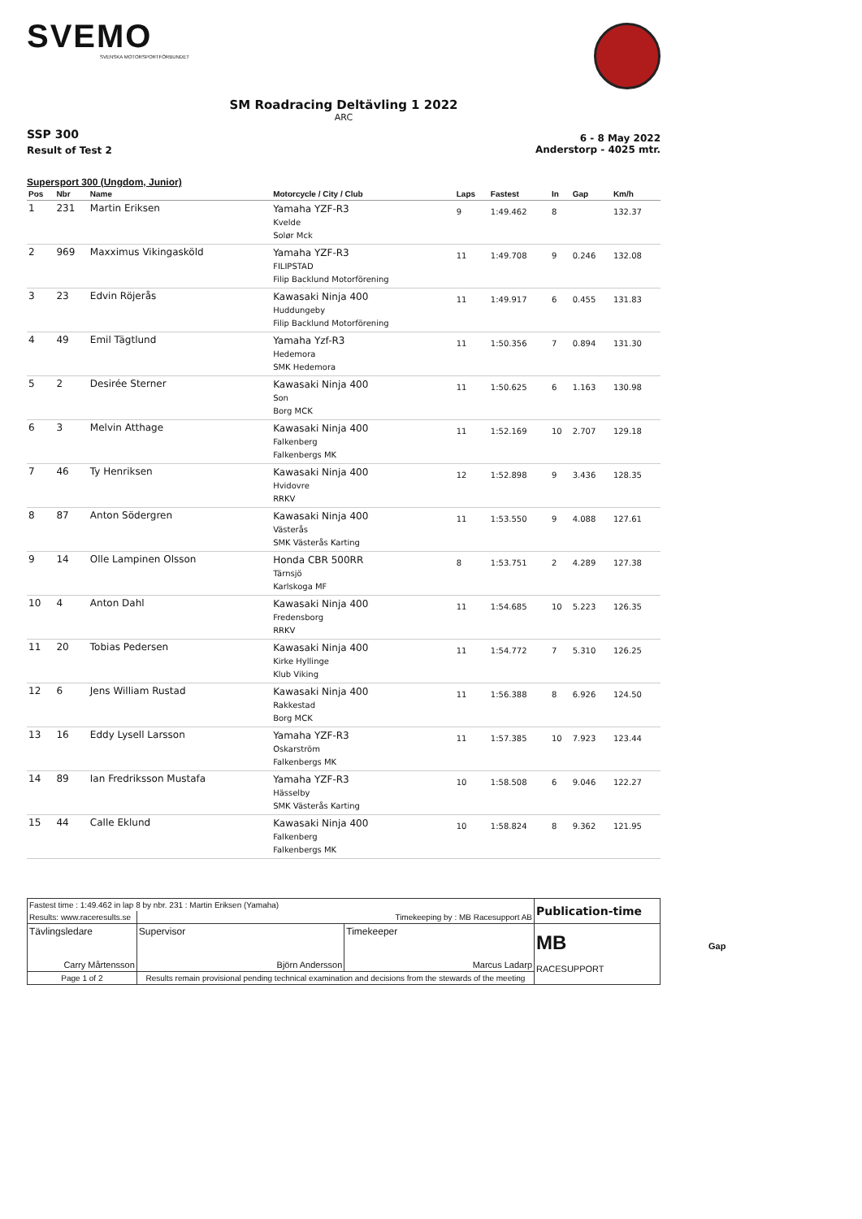SVEMO
SVENSKA MOTORSPORTFÖRBUNDET
SM Roadracing Deltävling 1 2022
ARC
SSP 300
Result of Test 2
6 - 8 May 2022
Anderstorp - 4025 mtr.
Supersport 300 (Ungdom, Junior)
| Pos | Nbr | Name | Motorcycle / City / Club | Laps | Fastest | In | Gap | Km/h |
| --- | --- | --- | --- | --- | --- | --- | --- | --- |
| 1 | 231 | Martin Eriksen | Yamaha YZF-R3 Kvelde Solør Mck | 9 | 1:49.462 | 8 | | 132.37 |
| 2 | 969 | Maxximus Vikingasköld | Yamaha YZF-R3 FILIPSTAD Filip Backlund Motorförening | 11 | 1:49.708 | 9 | 0.246 | 132.08 |
| 3 | 23 | Edvin Röjerås | Kawasaki Ninja 400 Huddungeby Filip Backlund Motorförening | 11 | 1:49.917 | 6 | 0.455 | 131.83 |
| 4 | 49 | Emil Tägtlund | Yamaha Yzf-R3 Hedemora SMK Hedemora | 11 | 1:50.356 | 7 | 0.894 | 131.30 |
| 5 | 2 | Desirée Sterner | Kawasaki Ninja 400 Son Borg MCK | 11 | 1:50.625 | 6 | 1.163 | 130.98 |
| 6 | 3 | Melvin Atthage | Kawasaki Ninja 400 Falkenberg Falkenbergs MK | 11 | 1:52.169 | 10 | 2.707 | 129.18 |
| 7 | 46 | Ty Henriksen | Kawasaki Ninja 400 Hvidovre RRKV | 12 | 1:52.898 | 9 | 3.436 | 128.35 |
| 8 | 87 | Anton Södergren | Kawasaki Ninja 400 Västerås SMK Västerås Karting | 11 | 1:53.550 | 9 | 4.088 | 127.61 |
| 9 | 14 | Olle Lampinen Olsson | Honda CBR 500RR Tärnsjö Karlskoga MF | 8 | 1:53.751 | 2 | 4.289 | 127.38 |
| 10 | 4 | Anton Dahl | Kawasaki Ninja 400 Fredensborg RRKV | 11 | 1:54.685 | 10 | 5.223 | 126.35 |
| 11 | 20 | Tobias Pedersen | Kawasaki Ninja 400 Kirke Hyllinge Klub Viking | 11 | 1:54.772 | 7 | 5.310 | 126.25 |
| 12 | 6 | Jens William Rustad | Kawasaki Ninja 400 Rakkestad Borg MCK | 11 | 1:56.388 | 8 | 6.926 | 124.50 |
| 13 | 16 | Eddy Lysell Larsson | Yamaha YZF-R3 Oskarström Falkenbergs MK | 11 | 1:57.385 | 10 | 7.923 | 123.44 |
| 14 | 89 | Ian Fredriksson Mustafa | Yamaha YZF-R3 Hässelby SMK Västerås Karting | 10 | 1:58.508 | 6 | 9.046 | 122.27 |
| 15 | 44 | Calle Eklund | Kawasaki Ninja 400 Falkenberg Falkenbergs MK | 10 | 1:58.824 | 8 | 9.362 | 121.95 |
| Fastest time : 1:49.462 in lap 8 by nbr. 231 : Martin Eriksen (Yamaha) | | | | Publication-time |
| Results: www.raceresults.se | | Timekeeping by : MB Racesupport AB | | |
| Tävlingsledare Carry Mårtensson | | Supervisor Björn Andersson | Timekeeper Marcus Ladarp | MB RACESUPPORT |
| Page 1 of 2 | Results remain provisional pending technical examination and decisions from the stewards of the meeting | | | |
Gap